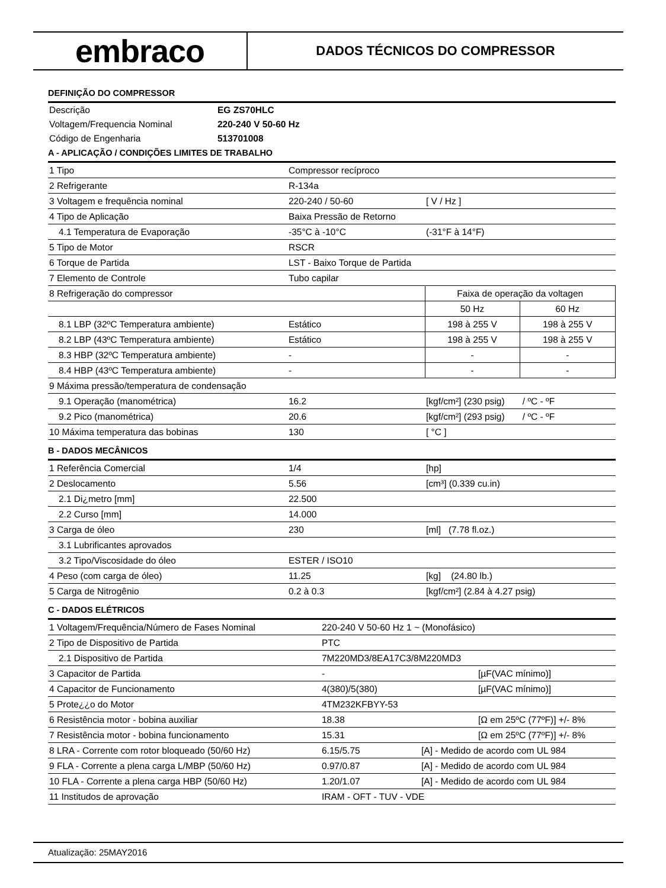embraco
DADOS TÉCNICOS DO COMPRESSOR
DEFINIÇÃO DO COMPRESSOR
| Descrição | EG ZS70HLC |
| Voltagem/Frequencia Nominal | 220-240 V 50-60 Hz |
| Código de Engenharia | 513701008 |
A - APLICAÇÃO / CONDIÇÕES LIMITES DE TRABALHO
| 1 Tipo | Compressor recíproco | | |
| 2 Refrigerante | R-134a | | |
| 3 Voltagem e frequência nominal | 220-240 / 50-60 | [ V / Hz ] | |
| 4 Tipo de Aplicação | Baixa Pressão de Retorno | | |
| 4.1 Temperatura de Evaporação | -35°C à -10°C | (-31°F à 14°F) | |
| 5 Tipo de Motor | RSCR | | |
| 6 Torque de Partida | LST - Baixo Torque de Partida | | |
| 7 Elemento de Controle | Tubo capilar | | |
| 8 Refrigeração do compressor | | Faixa de operação da voltagen | |
| | | 50 Hz | 60 Hz |
| 8.1 LBP (32ºC Temperatura ambiente) | Estático | 198 à 255 V | 198 à 255 V |
| 8.2 LBP (43ºC Temperatura ambiente) | Estático | 198 à 255 V | 198 à 255 V |
| 8.3 HBP (32ºC Temperatura ambiente) | - | - | - |
| 8.4 HBP (43ºC Temperatura ambiente) | - | - | - |
| 9 Máxima pressão/temperatura de condensação | | | |
| 9.1 Operação (manométrica) | 16.2 | [kgf/cm²] (230 psig) / ºC - ºF | |
| 9.2 Pico (manométrica) | 20.6 | [kgf/cm²] (293 psig) / ºC - ºF | |
| 10 Máxima temperatura das bobinas | 130 | [ °C ] | |
B - DADOS MECÂNICOS
| 1 Referência Comercial | 1/4 | [hp] |
| 2 Deslocamento | 5.56 | [cm³] (0.339 cu.in) |
| 2.1 Di¿metro [mm] | 22.500 | |
| 2.2 Curso [mm] | 14.000 | |
| 3 Carga de óleo | 230 | [ml] (7.78 fl.oz.) |
| 3.1 Lubrificantes aprovados | | |
| 3.2 Tipo/Viscosidade do óleo | ESTER / ISO10 | |
| 4 Peso (com carga de óleo) | 11.25 | [kg] (24.80 lb.) |
| 5 Carga de Nitrogênio | 0.2 à 0.3 | [kgf/cm²] (2.84 à 4.27 psig) |
C - DADOS ELÉTRICOS
| 1 Voltagem/Frequência/Número de Fases Nominal | 220-240 V 50-60 Hz 1 ~ (Monofásico) | |
| 2 Tipo de Dispositivo de Partida | PTC | |
| 2.1 Dispositivo de Partida | 7M220MD3/8EA17C3/8M220MD3 | |
| 3 Capacitor de Partida | - | [µF(VAC mínimo)] |
| 4 Capacitor de Funcionamento | 4(380)/5(380) | [µF(VAC mínimo)] |
| 5 Prote¿¿o do Motor | 4TM232KFBYY-53 | |
| 6 Resistência motor - bobina auxiliar | 18.38 | [Ω em 25ºC (77ºF)] +/- 8% |
| 7 Resistência motor - bobina funcionamento | 15.31 | [Ω em 25ºC (77ºF)] +/- 8% |
| 8 LRA - Corrente com rotor bloqueado (50/60 Hz) | 6.15/5.75 [A] - Medido de acordo com UL 984 | |
| 9 FLA - Corrente a plena carga L/MBP (50/60 Hz) | 0.97/0.87 [A] - Medido de acordo com UL 984 | |
| 10 FLA - Corrente a plena carga HBP (50/60 Hz) | 1.20/1.07 [A] - Medido de acordo com UL 984 | |
| 11 Institudos de aprovação | IRAM - OFT - TUV - VDE | |
Atualização: 25MAY2016